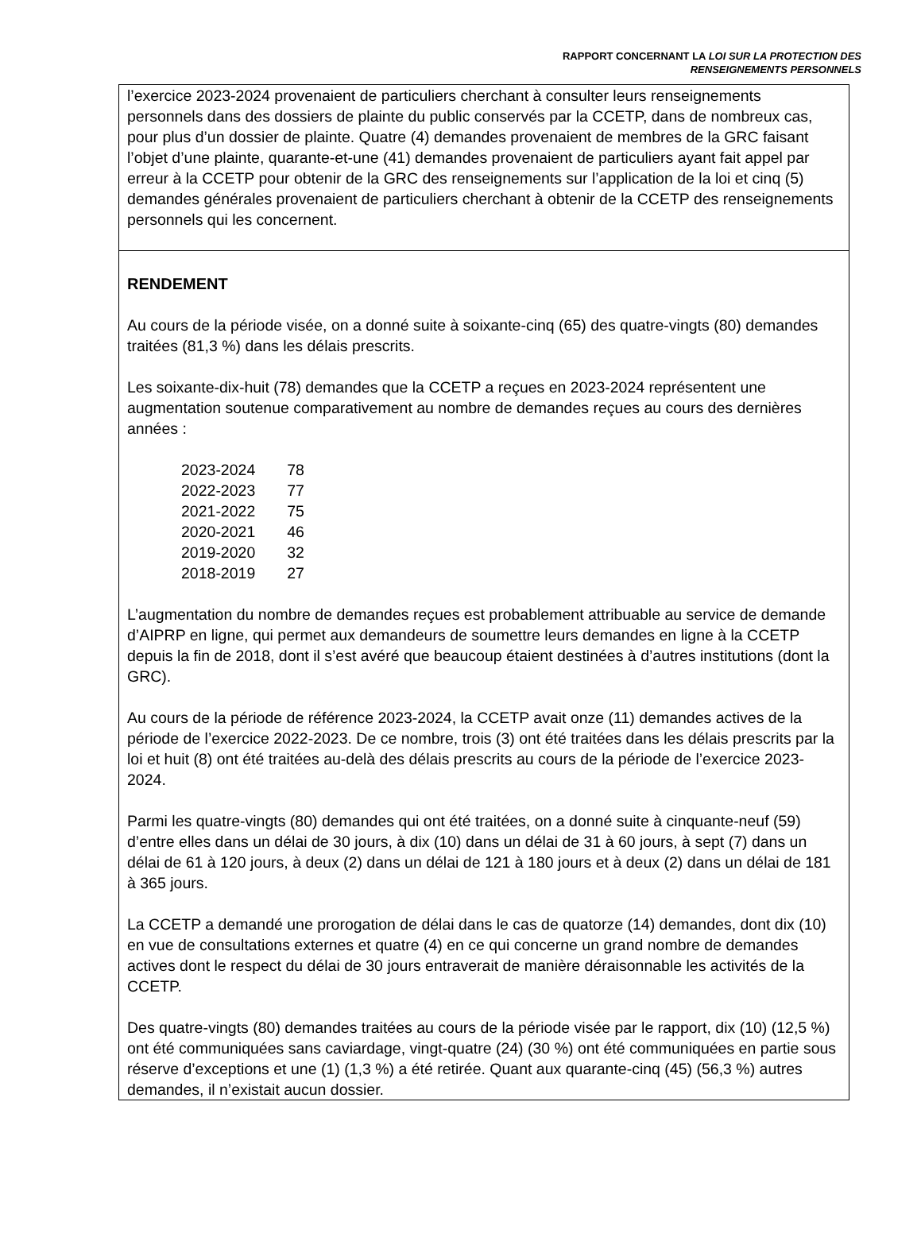RAPPORT CONCERNANT LA LOI SUR LA PROTECTION DES
RENSEIGNEMENTS PERSONNELS
l’exercice 2023-2024 provenaient de particuliers cherchant à consulter leurs renseignements personnels dans des dossiers de plainte du public conservés par la CCETP, dans de nombreux cas, pour plus d’un dossier de plainte. Quatre (4) demandes provenaient de membres de la GRC faisant l’objet d’une plainte, quarante-et-une (41) demandes provenaient de particuliers ayant fait appel par erreur à la CCETP pour obtenir de la GRC des renseignements sur l’application de la loi et cinq (5) demandes générales provenaient de particuliers cherchant à obtenir de la CCETP des renseignements personnels qui les concernent.
RENDEMENT
Au cours de la période visée, on a donné suite à soixante-cinq (65) des quatre-vingts (80) demandes traitées (81,3 %) dans les délais prescrits.
Les soixante-dix-huit (78) demandes que la CCETP a reçues en 2023-2024 représentent une augmentation soutenue comparativement au nombre de demandes reçues au cours des dernières années :
| 2023-2024 | 78 |
| 2022-2023 | 77 |
| 2021-2022 | 75 |
| 2020-2021 | 46 |
| 2019-2020 | 32 |
| 2018-2019 | 27 |
L’augmentation du nombre de demandes reçues est probablement attribuable au service de demande d’AIPRP en ligne, qui permet aux demandeurs de soumettre leurs demandes en ligne à la CCETP depuis la fin de 2018, dont il s’est avéré que beaucoup étaient destinées à d’autres institutions (dont la GRC).
Au cours de la période de référence 2023-2024, la CCETP avait onze (11) demandes actives de la période de l’exercice 2022-2023. De ce nombre, trois (3) ont été traitées dans les délais prescrits par la loi et huit (8) ont été traitées au-delà des délais prescrits au cours de la période de l’exercice 2023-2024.
Parmi les quatre-vingts (80) demandes qui ont été traitées, on a donné suite à cinquante-neuf (59) d’entre elles dans un délai de 30 jours, à dix (10) dans un délai de 31 à 60 jours, à sept (7) dans un délai de 61 à 120 jours, à deux (2) dans un délai de 121 à 180 jours et à deux (2) dans un délai de 181 à 365 jours.
La CCETP a demandé une prorogation de délai dans le cas de quatorze (14) demandes, dont dix (10) en vue de consultations externes et quatre (4) en ce qui concerne un grand nombre de demandes actives dont le respect du délai de 30 jours entraverait de manière déraisonnable les activités de la CCETP.
Des quatre-vingts (80) demandes traitées au cours de la période visée par le rapport, dix (10) (12,5 %) ont été communiquées sans caviardage, vingt-quatre (24) (30 %) ont été communiquées en partie sous réserve d’exceptions et une (1) (1,3 %) a été retirée. Quant aux quarante-cinq (45) (56,3 %) autres demandes, il n’existait aucun dossier.